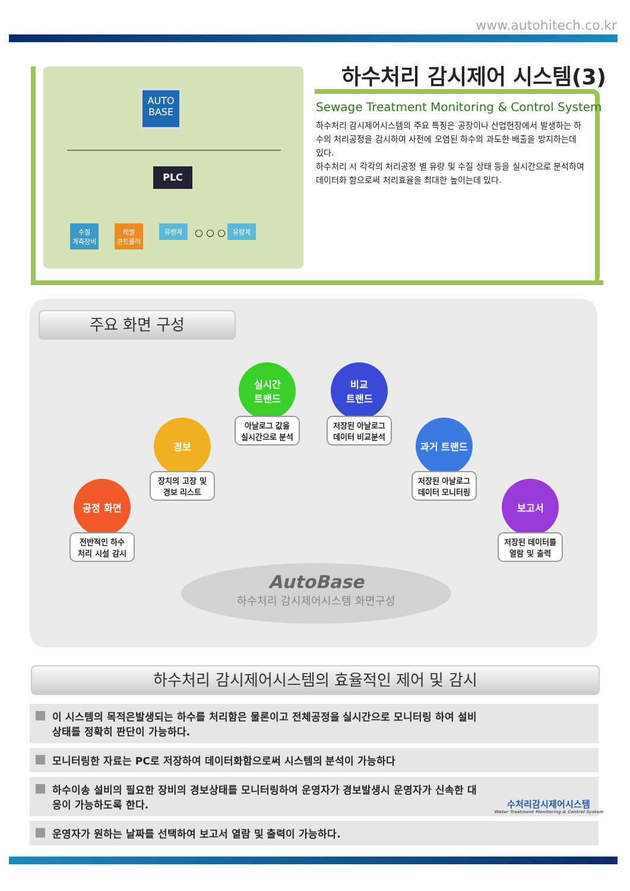www.autohitech.co.kr
AUTO
BASE
PLC
수질
계측장비
레벨
콘트롤러
유량계 ○ ○ ○ 유량계
하수처리 감시제어 시스템(3)
Sewage Treatment Monitoring & Control System
하수처리 감시제어시스템의 주요 특징은 공장이나 산업현장에서 발생하는 하수의 처리공정을 감시하여 사전에 오염된 하수의 과도한 배출을 방지하는데 있다.
하수처리 시 각각의 처리공정 별 유량 및 수질 상태 등을 실시간으로 분석하여 데이터화 함으로써 처리효율을 최대한 높이는데 있다.
주요 화면 구성
공정 화면
전반적인 하수
처리 시설 감시
경보
장치의 고장 및
경보 리스트
실시간
트랜드
아날로그 값을
실시간으로 분석
비교
트랜드
저장된 아날로그
데이터 비교분석
과거 트랜드
저장된 아날로그
데이터 모니터링
보고서
저장된 데이터를
열람 및 출력
AutoBase
하수처리 감시제어시스템 화면구성
하수처리 감시제어시스템의 효율적인 제어 및 감시
이 시스템의 목적은발생되는 하수를 처리함은 물론이고 전체공정을 실시간으로 모니터링 하여 설비상태를 정확히 판단이 가능하다.
모니터링한 자료는 PC로 저장하여 데이터화함으로써 시스템의 분석이 가능하다
하수이송 설비의 필요한 장비의 경보상태를 모니터링하여 운영자가 경보발생시 운영자가 신속한 대응이 가능하도록 한다.
운영자가 원하는 날짜를 선택하여 보고서 열람 및 출력이 가능하다.
수처리감시제어시스템
Water Treatment Monitoring & Control System